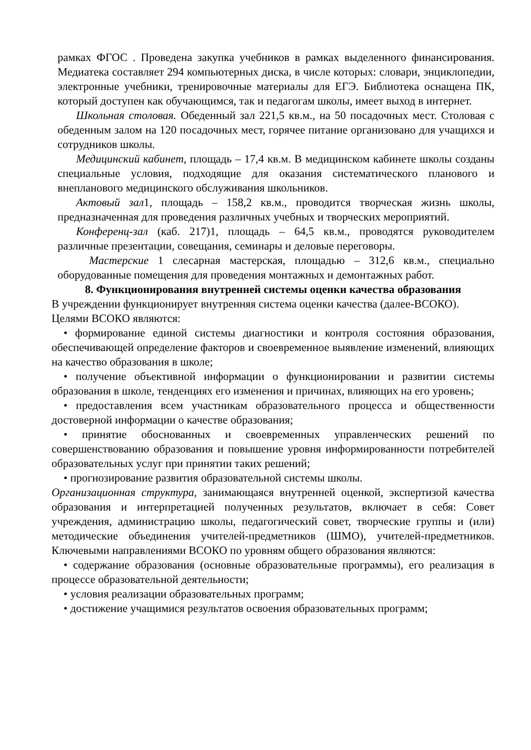рамках ФГОС . Проведена закупка учебников в рамках выделенного финансирования. Медиатека составляет 294 компьютерных диска, в числе которых: словари, энциклопедии, электронные учебники, тренировочные материалы для ЕГЭ. Библиотека оснащена ПК, который доступен как обучающимся, так и педагогам школы, имеет выход в интернет.
Школьная столовая. Обеденный зал 221,5 кв.м., на 50 посадочных мест. Столовая с обеденным залом на 120 посадочных мест, горячее питание организовано для учащихся и сотрудников школы.
Медицинский кабинет, площадь – 17,4 кв.м. В медицинском кабинете школы созданы специальные условия, подходящие для оказания систематического планового и внепланового медицинского обслуживания школьников.
Актовый зал1, площадь – 158,2 кв.м., проводится творческая жизнь школы, предназначенная для проведения различных учебных и творческих мероприятий.
Конференц-зал (каб. 217)1, площадь – 64,5 кв.м., проводятся руководителем различные презентации, совещания, семинары и деловые переговоры.
Мастерские 1 слесарная мастерская, площадью – 312,6 кв.м., специально оборудованные помещения для проведения монтажных и демонтажных работ.
8. Функционирования внутренней системы оценки качества образования
В учреждении функционирует внутренняя система оценки качества (далее-ВСОКО).
Целями ВСОКО являются:
• формирование единой системы диагностики и контроля состояния образования, обеспечивающей определение факторов и своевременное выявление изменений, влияющих на качество образования в школе;
• получение объективной информации о функционировании и развитии системы образования в школе, тенденциях его изменения и причинах, влияющих на его уровень;
• предоставления всем участникам образовательного процесса и общественности достоверной информации о качестве образования;
• принятие обоснованных и своевременных управленческих решений по совершенствованию образования и повышение уровня информированности потребителей образовательных услуг при принятии таких решений;
• прогнозирование развития образовательной системы школы.
Организационная структура, занимающаяся внутренней оценкой, экспертизой качества образования и интерпретацией полученных результатов, включает в себя: Совет учреждения, администрацию школы, педагогический совет, творческие группы и (или) методические объединения учителей-предметников (ШМО), учителей-предметников. Ключевыми направлениями ВСОКО по уровням общего образования являются:
• содержание образования (основные образовательные программы), его реализация в процессе образовательной деятельности;
• условия реализации образовательных программ;
• достижение учащимися результатов освоения образовательных программ;